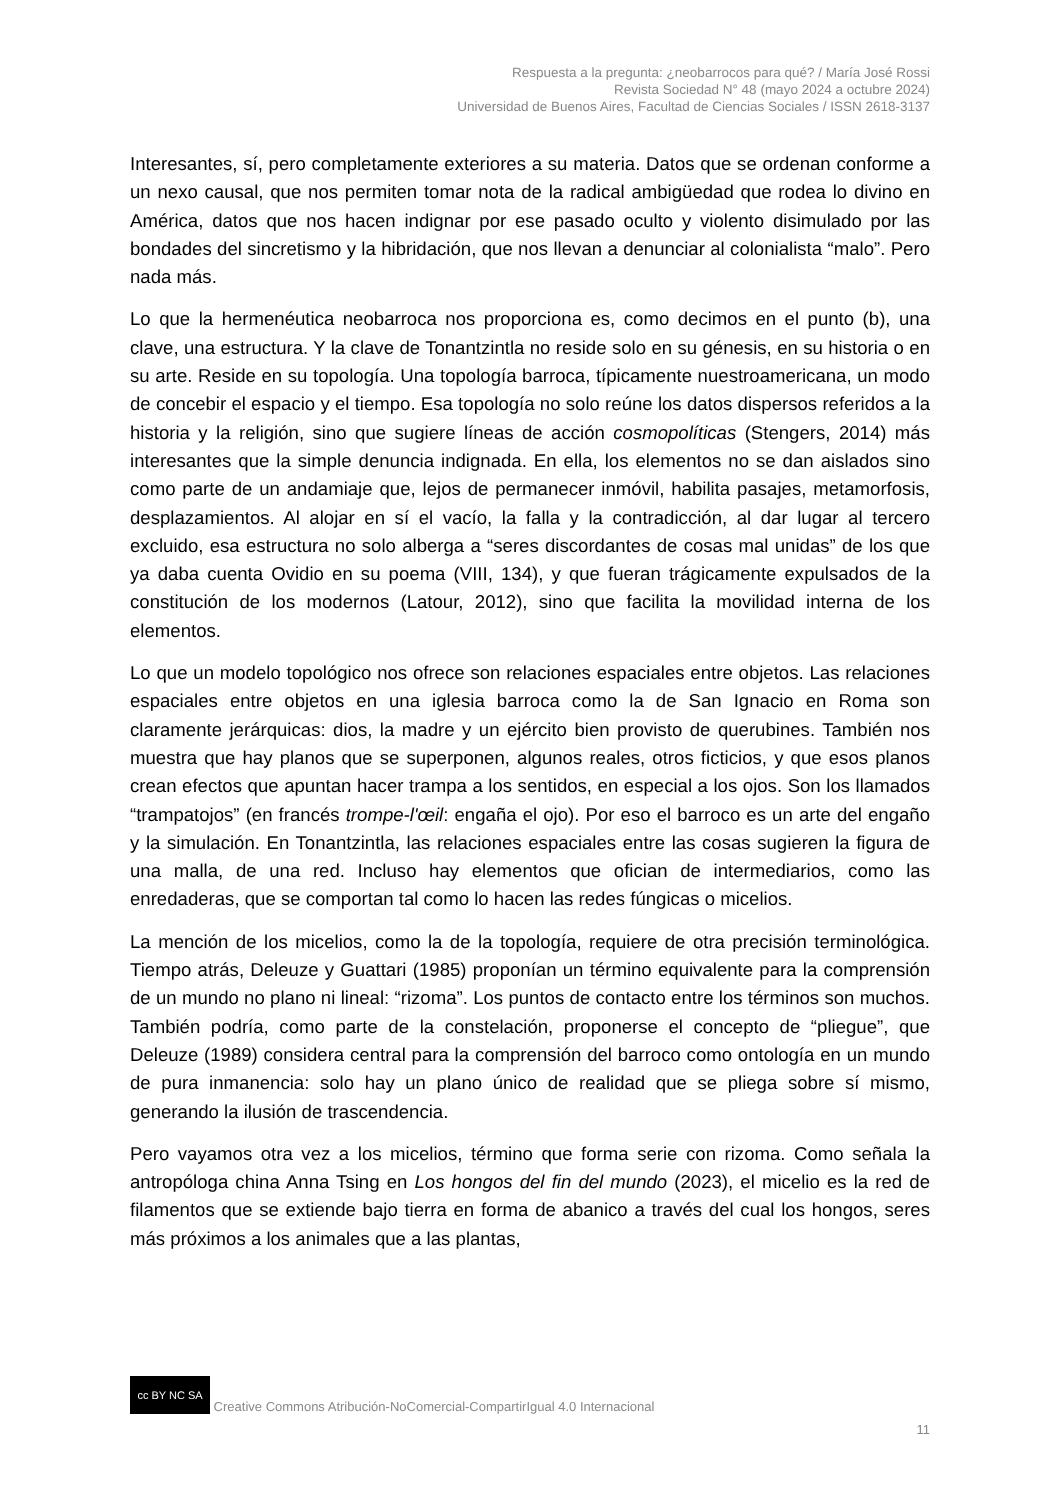Respuesta a la pregunta: ¿neobarrocos para qué? / María José Rossi
Revista Sociedad N° 48 (mayo 2024 a octubre 2024)
Universidad de Buenos Aires, Facultad de Ciencias Sociales / ISSN 2618-3137
Interesantes, sí, pero completamente exteriores a su materia. Datos que se ordenan conforme a un nexo causal, que nos permiten tomar nota de la radical ambigüedad que rodea lo divino en América, datos que nos hacen indignar por ese pasado oculto y violento disimulado por las bondades del sincretismo y la hibridación, que nos llevan a denunciar al colonialista “malo”. Pero nada más.
Lo que la hermenéutica neobarroca nos proporciona es, como decimos en el punto (b), una clave, una estructura. Y la clave de Tonantzintla no reside solo en su génesis, en su historia o en su arte. Reside en su topología. Una topología barroca, típicamente nuestroamericana, un modo de concebir el espacio y el tiempo. Esa topología no solo reúne los datos dispersos referidos a la historia y la religión, sino que sugiere líneas de acción cosmopolíticas (Stengers, 2014) más interesantes que la simple denuncia indignada. En ella, los elementos no se dan aislados sino como parte de un andamiaje que, lejos de permanecer inmóvil, habilita pasajes, metamorfosis, desplazamientos. Al alojar en sí el vacío, la falla y la contradicción, al dar lugar al tercero excluido, esa estructura no solo alberga a “seres discordantes de cosas mal unidas” de los que ya daba cuenta Ovidio en su poema (VIII, 134), y que fueran trágicamente expulsados de la constitución de los modernos (Latour, 2012), sino que facilita la movilidad interna de los elementos.
Lo que un modelo topológico nos ofrece son relaciones espaciales entre objetos. Las relaciones espaciales entre objetos en una iglesia barroca como la de San Ignacio en Roma son claramente jerárquicas: dios, la madre y un ejército bien provisto de querubines. También nos muestra que hay planos que se superponen, algunos reales, otros ficticios, y que esos planos crean efectos que apuntan hacer trampa a los sentidos, en especial a los ojos. Son los llamados “trampatojos” (en francés trompe-l'œil: engaña el ojo). Por eso el barroco es un arte del engaño y la simulación. En Tonantzintla, las relaciones espaciales entre las cosas sugieren la figura de una malla, de una red. Incluso hay elementos que ofician de intermediarios, como las enredaderas, que se comportan tal como lo hacen las redes fúngicas o micelios.
La mención de los micelios, como la de la topología, requiere de otra precisión terminológica. Tiempo atrás, Deleuze y Guattari (1985) proponían un término equivalente para la comprensión de un mundo no plano ni lineal: “rizoma”. Los puntos de contacto entre los términos son muchos. También podría, como parte de la constelación, proponerse el concepto de “pliegue”, que Deleuze (1989) considera central para la comprensión del barroco como ontología en un mundo de pura inmanencia: solo hay un plano único de realidad que se pliega sobre sí mismo, generando la ilusión de trascendencia.
Pero vayamos otra vez a los micelios, término que forma serie con rizoma. Como señala la antropóloga china Anna Tsing en Los hongos del fin del mundo (2023), el micelio es la red de filamentos que se extiende bajo tierra en forma de abanico a través del cual los hongos, seres más próximos a los animales que a las plantas,
cc BY NC SA Creative Commons Atribución-NoComercial-CompartirIgual 4.0 Internacional
11